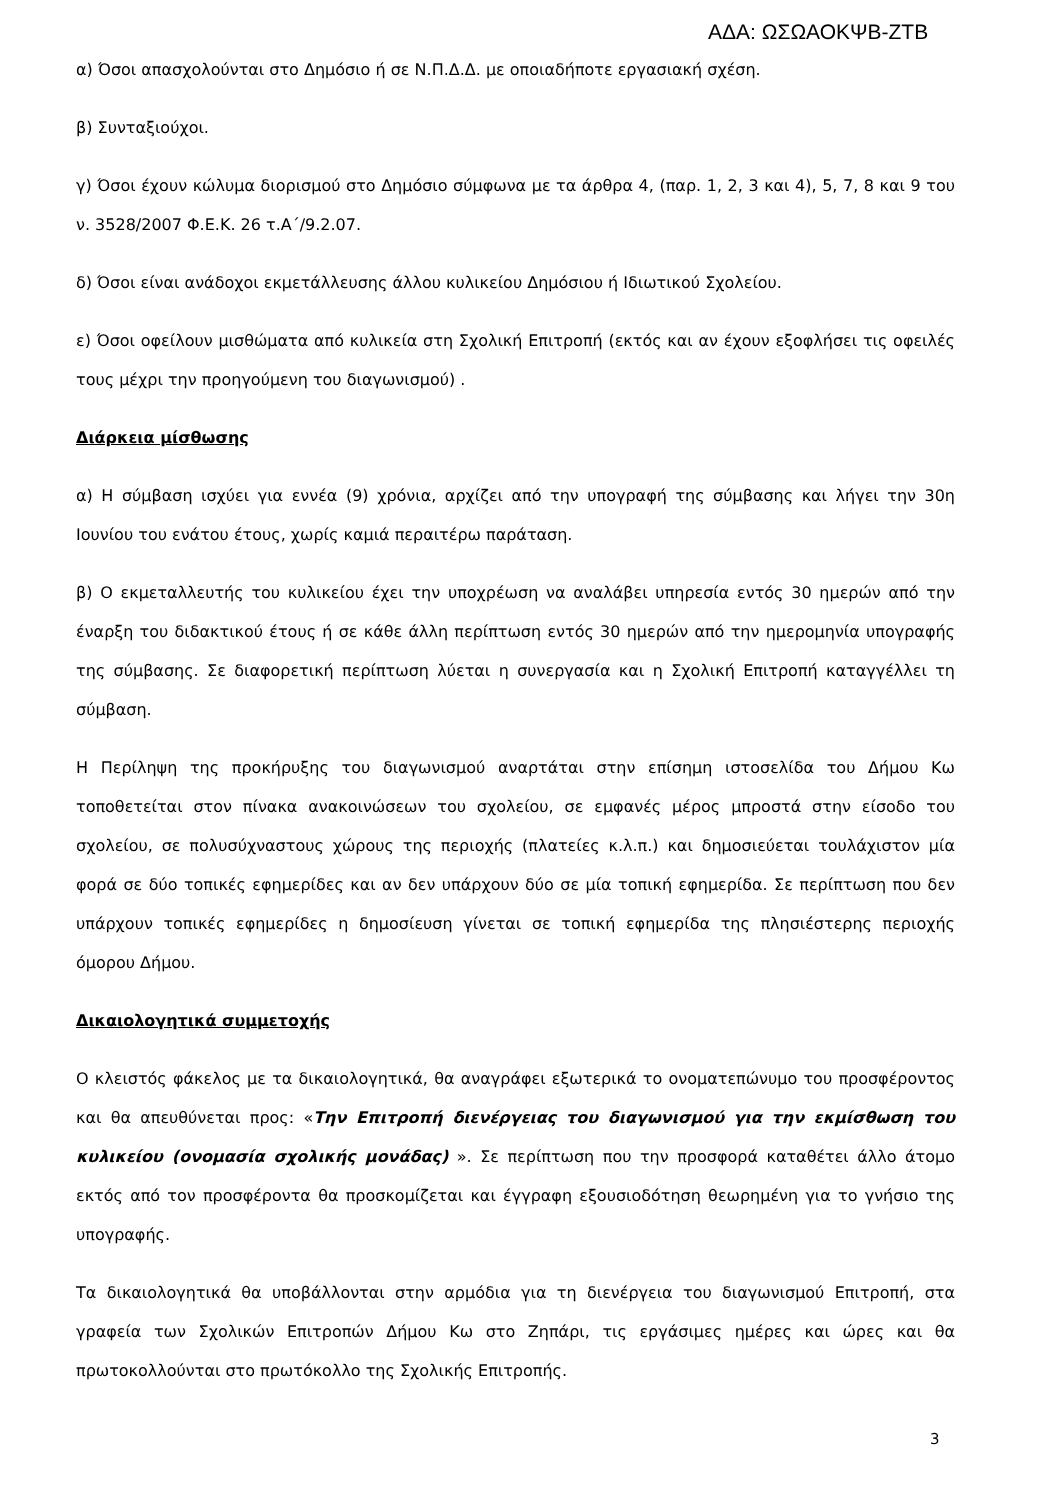ΑΔΑ: ΩΣΩΑΟΚΨΒ-ΖΤΒ
α) Όσοι απασχολούνται στο Δημόσιο ή σε Ν.Π.Δ.Δ. με οποιαδήποτε εργασιακή σχέση.
β) Συνταξιούχοι.
γ) Όσοι έχουν κώλυμα διορισμού στο Δημόσιο σύμφωνα με τα άρθρα 4, (παρ. 1, 2, 3 και 4), 5, 7, 8 και 9 του ν. 3528/2007 Φ.Ε.Κ. 26 τ.Α΄/9.2.07.
δ) Όσοι είναι ανάδοχοι εκμετάλλευσης άλλου κυλικείου Δημόσιου ή Ιδιωτικού Σχολείου.
ε) Όσοι οφείλουν μισθώματα από κυλικεία στη Σχολική Επιτροπή (εκτός και αν έχουν εξοφλήσει τις οφειλές τους μέχρι την προηγούμενη του διαγωνισμού) .
Διάρκεια μίσθωσης
α) Η σύμβαση ισχύει για εννέα (9) χρόνια, αρχίζει από την υπογραφή της σύμβασης και λήγει την 30η Ιουνίου του ενάτου έτους, χωρίς καμιά περαιτέρω παράταση.
β) Ο εκμεταλλευτής του κυλικείου έχει την υποχρέωση να αναλάβει υπηρεσία εντός 30 ημερών από την έναρξη του διδακτικού έτους ή σε κάθε άλλη περίπτωση εντός 30 ημερών από την ημερομηνία υπογραφής της σύμβασης. Σε διαφορετική περίπτωση λύεται η συνεργασία και η Σχολική Επιτροπή καταγγέλλει τη σύμβαση.
Η Περίληψη της προκήρυξης του διαγωνισμού αναρτάται στην επίσημη ιστοσελίδα του Δήμου Κω τοποθετείται στον πίνακα ανακοινώσεων του σχολείου, σε εμφανές μέρος μπροστά στην είσοδο του σχολείου, σε πολυσύχναστους χώρους της περιοχής (πλατείες κ.λ.π.) και δημοσιεύεται τουλάχιστον μία φορά σε δύο τοπικές εφημερίδες και αν δεν υπάρχουν δύο σε μία τοπική εφημερίδα. Σε περίπτωση που δεν υπάρχουν τοπικές εφημερίδες η δημοσίευση γίνεται σε τοπική εφημερίδα της πλησιέστερης περιοχής όμορου Δήμου.
Δικαιολογητικά συμμετοχής
Ο κλειστός φάκελος με τα δικαιολογητικά, θα αναγράφει εξωτερικά το ονοματεπώνυμο του προσφέροντος και θα απευθύνεται προς: «Την Επιτροπή διενέργειας του διαγωνισμού για την εκμίσθωση του κυλικείου (ονομασία σχολικής μονάδας) ». Σε περίπτωση που την προσφορά καταθέτει άλλο άτομο εκτός από τον προσφέροντα θα προσκομίζεται και έγγραφη εξουσιοδότηση θεωρημένη για το γνήσιο της υπογραφής.
Τα δικαιολογητικά θα υποβάλλονται στην αρμόδια για τη διενέργεια του διαγωνισμού Επιτροπή, στα γραφεία των Σχολικών Επιτροπών Δήμου Κω στο Ζηπάρι, τις εργάσιμες ημέρες και ώρες και θα πρωτοκολλούνται στο πρωτόκολλο της Σχολικής Επιτροπής.
3